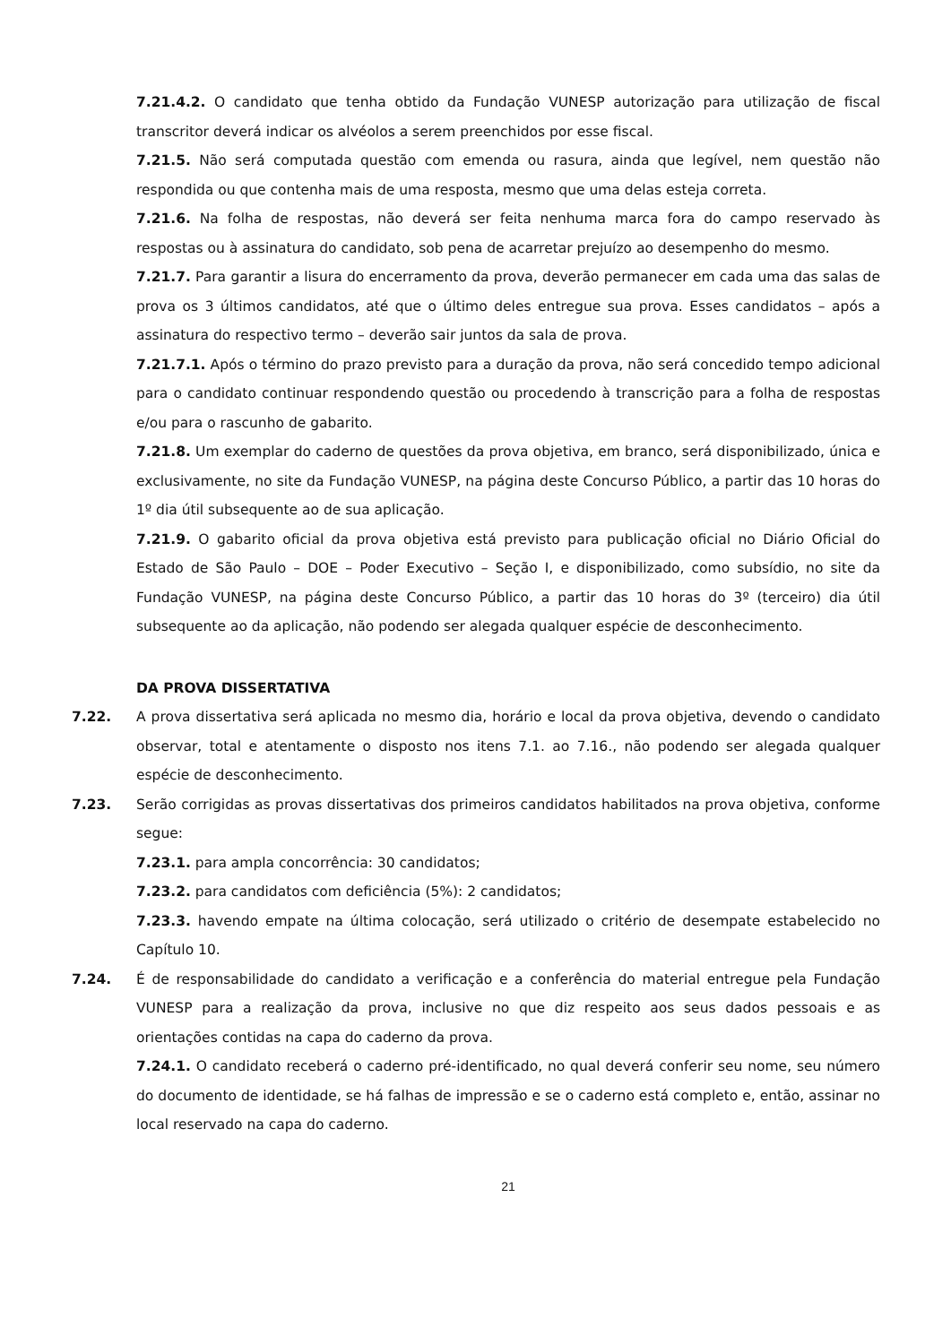7.21.4.2. O candidato que tenha obtido da Fundação VUNESP autorização para utilização de fiscal transcritor deverá indicar os alvéolos a serem preenchidos por esse fiscal.
7.21.5. Não será computada questão com emenda ou rasura, ainda que legível, nem questão não respondida ou que contenha mais de uma resposta, mesmo que uma delas esteja correta.
7.21.6. Na folha de respostas, não deverá ser feita nenhuma marca fora do campo reservado às respostas ou à assinatura do candidato, sob pena de acarretar prejuízo ao desempenho do mesmo.
7.21.7. Para garantir a lisura do encerramento da prova, deverão permanecer em cada uma das salas de prova os 3 últimos candidatos, até que o último deles entregue sua prova. Esses candidatos – após a assinatura do respectivo termo – deverão sair juntos da sala de prova.
7.21.7.1. Após o término do prazo previsto para a duração da prova, não será concedido tempo adicional para o candidato continuar respondendo questão ou procedendo à transcrição para a folha de respostas e/ou para o rascunho de gabarito.
7.21.8. Um exemplar do caderno de questões da prova objetiva, em branco, será disponibilizado, única e exclusivamente, no site da Fundação VUNESP, na página deste Concurso Público, a partir das 10 horas do 1º dia útil subsequente ao de sua aplicação.
7.21.9. O gabarito oficial da prova objetiva está previsto para publicação oficial no Diário Oficial do Estado de São Paulo – DOE – Poder Executivo – Seção I, e disponibilizado, como subsídio, no site da Fundação VUNESP, na página deste Concurso Público, a partir das 10 horas do 3º (terceiro) dia útil subsequente ao da aplicação, não podendo ser alegada qualquer espécie de desconhecimento.
DA PROVA DISSERTATIVA
7.22. A prova dissertativa será aplicada no mesmo dia, horário e local da prova objetiva, devendo o candidato observar, total e atentamente o disposto nos itens 7.1. ao 7.16., não podendo ser alegada qualquer espécie de desconhecimento.
7.23. Serão corrigidas as provas dissertativas dos primeiros candidatos habilitados na prova objetiva, conforme segue:
7.23.1. para ampla concorrência: 30 candidatos;
7.23.2. para candidatos com deficiência (5%): 2 candidatos;
7.23.3. havendo empate na última colocação, será utilizado o critério de desempate estabelecido no Capítulo 10.
7.24. É de responsabilidade do candidato a verificação e a conferência do material entregue pela Fundação VUNESP para a realização da prova, inclusive no que diz respeito aos seus dados pessoais e as orientações contidas na capa do caderno da prova.
7.24.1. O candidato receberá o caderno pré-identificado, no qual deverá conferir seu nome, seu número do documento de identidade, se há falhas de impressão e se o caderno está completo e, então, assinar no local reservado na capa do caderno.
21